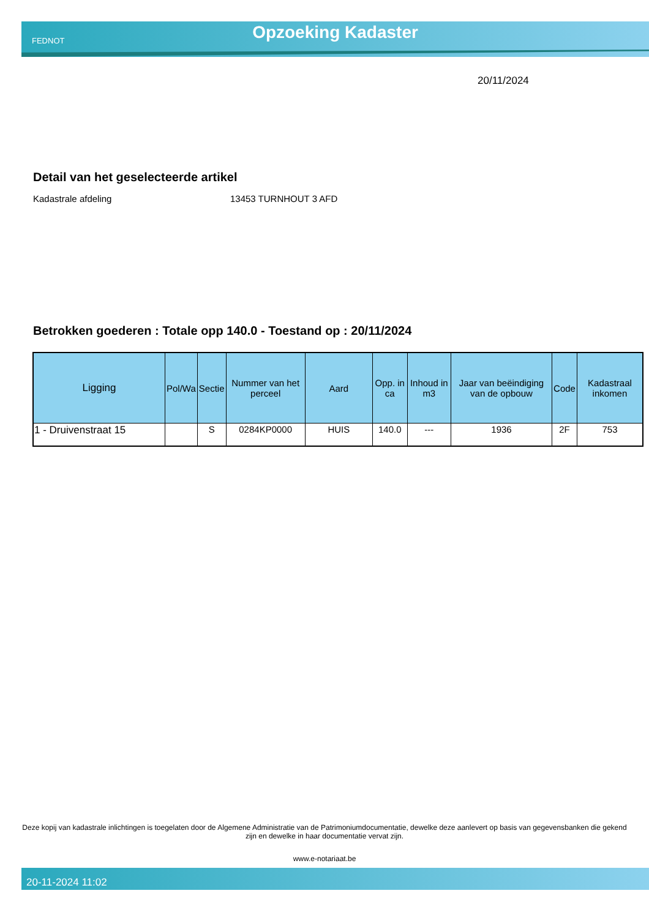FEDNOT
Opzoeking Kadaster
20/11/2024
Detail van het geselecteerde artikel
Kadastrale afdeling 13453 TURNHOUT 3 AFD
Betrokken goederen : Totale opp 140.0 - Toestand op : 20/11/2024
| Ligging | Pol/Wa | Sectie | Nummer van het perceel | Aard | Opp. in ca | Inhoud in m3 | Jaar van beëindiging van de opbouw | Code | Kadastraal inkomen |
| --- | --- | --- | --- | --- | --- | --- | --- | --- | --- |
| 1 - Druivenstraat 15 | | S | 0284KP0000 | HUIS | 140.0 | --- | 1936 | 2F | 753 |
Deze kopij van kadastrale inlichtingen is toegelaten door de Algemene Administratie van de Patrimoniumdocumentatie, dewelke deze aanlevert op basis van gegevensbanken die gekend zijn en dewelke in haar documentatie vervat zijn.
www.e-notariaat.be
20-11-2024 11:02